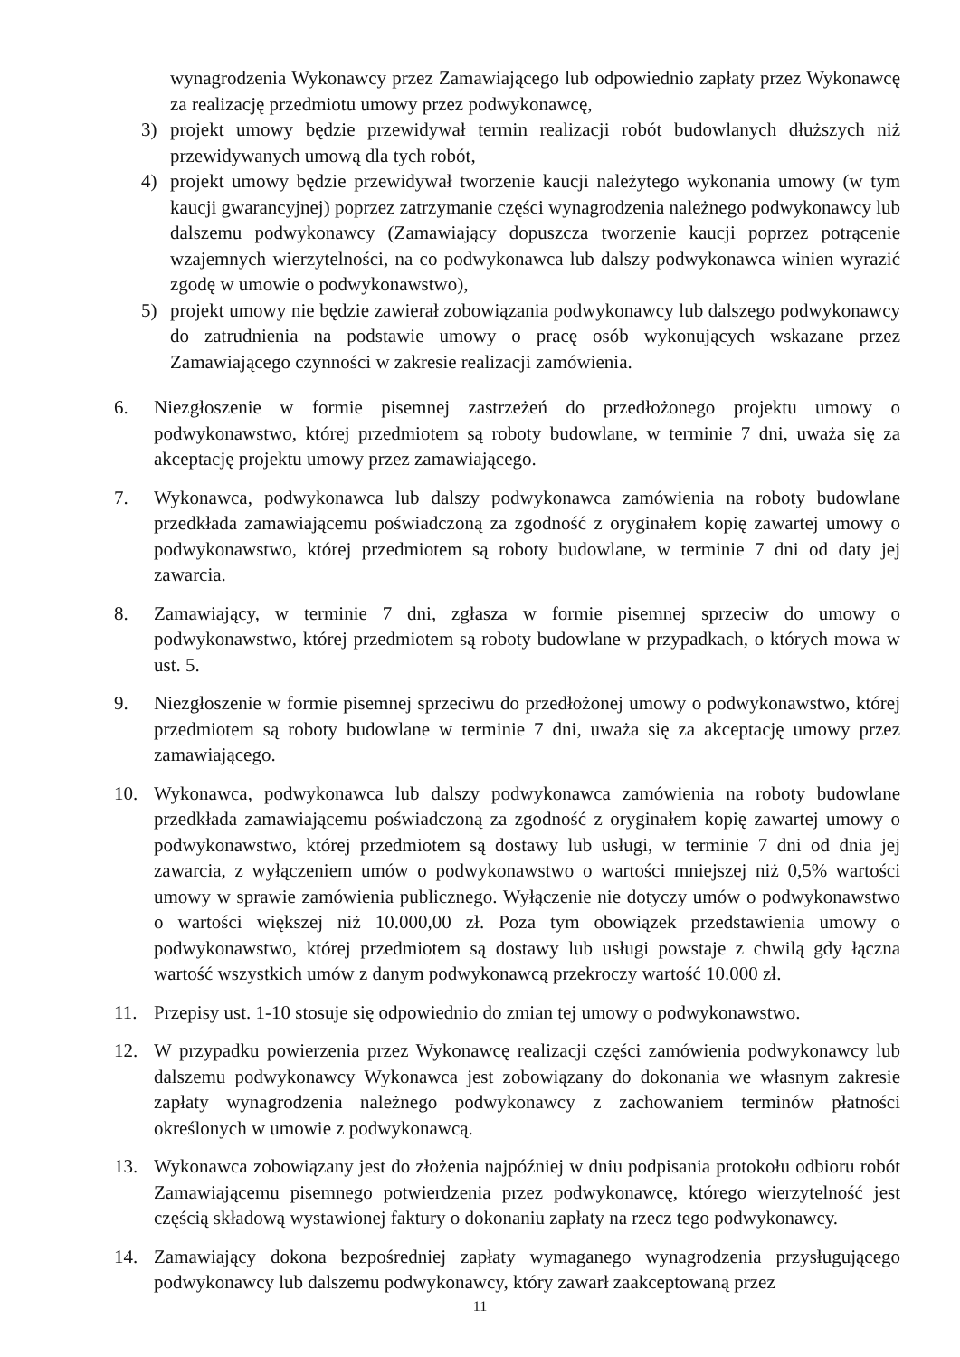wynagrodzenia Wykonawcy przez Zamawiającego lub odpowiednio zapłaty przez Wykonawcę za realizację przedmiotu umowy przez podwykonawcę,
3) projekt umowy będzie przewidywał termin realizacji robót budowlanych dłuższych niż przewidywanych umową dla tych robót,
4) projekt umowy będzie przewidywał tworzenie kaucji należytego wykonania umowy (w tym kaucji gwarancyjnej) poprzez zatrzymanie części wynagrodzenia należnego podwykonawcy lub dalszemu podwykonawcy (Zamawiający dopuszcza tworzenie kaucji poprzez potrącenie wzajemnych wierzytelności, na co podwykonawca lub dalszy podwykonawca winien wyrazić zgodę w umowie o podwykonawstwo),
5) projekt umowy nie będzie zawierał zobowiązania podwykonawcy lub dalszego podwykonawcy do zatrudnienia na podstawie umowy o pracę osób wykonujących wskazane przez Zamawiającego czynności w zakresie realizacji zamówienia.
6. Niezgłoszenie w formie pisemnej zastrzeżeń do przedłożonego projektu umowy o podwykonawstwo, której przedmiotem są roboty budowlane, w terminie 7 dni, uważa się za akceptację projektu umowy przez zamawiającego.
7. Wykonawca, podwykonawca lub dalszy podwykonawca zamówienia na roboty budowlane przedkłada zamawiającemu poświadczoną za zgodność z oryginałem kopię zawartej umowy o podwykonawstwo, której przedmiotem są roboty budowlane, w terminie 7 dni od daty jej zawarcia.
8. Zamawiający, w terminie 7 dni, zgłasza w formie pisemnej sprzeciw do umowy o podwykonawstwo, której przedmiotem są roboty budowlane w przypadkach, o których mowa w ust. 5.
9. Niezgłoszenie w formie pisemnej sprzeciwu do przedłożonej umowy o podwykonawstwo, której przedmiotem są roboty budowlane w terminie 7 dni, uważa się za akceptację umowy przez zamawiającego.
10. Wykonawca, podwykonawca lub dalszy podwykonawca zamówienia na roboty budowlane przedkłada zamawiającemu poświadczoną za zgodność z oryginałem kopię zawartej umowy o podwykonawstwo, której przedmiotem są dostawy lub usługi, w terminie 7 dni od dnia jej zawarcia, z wyłączeniem umów o podwykonawstwo o wartości mniejszej niż 0,5% wartości umowy w sprawie zamówienia publicznego. Wyłączenie nie dotyczy umów o podwykonawstwo o wartości większej niż 10.000,00 zł. Poza tym obowiązek przedstawienia umowy o podwykonawstwo, której przedmiotem są dostawy lub usługi powstaje z chwilą gdy łączna wartość wszystkich umów z danym podwykonawcą przekroczy wartość 10.000 zł.
11. Przepisy ust. 1-10 stosuje się odpowiednio do zmian tej umowy o podwykonawstwo.
12. W przypadku powierzenia przez Wykonawcę realizacji części zamówienia podwykonawcy lub dalszemu podwykonawcy Wykonawca jest zobowiązany do dokonania we własnym zakresie zapłaty wynagrodzenia należnego podwykonawcy z zachowaniem terminów płatności określonych w umowie z podwykonawcą.
13. Wykonawca zobowiązany jest do złożenia najpóźniej w dniu podpisania protokołu odbioru robót Zamawiającemu pisemnego potwierdzenia przez podwykonawcę, którego wierzytelność jest częścią składową wystawionej faktury o dokonaniu zapłaty na rzecz tego podwykonawcy.
14. Zamawiający dokona bezpośredniej zapłaty wymaganego wynagrodzenia przysługującego podwykonawcy lub dalszemu podwykonawcy, który zawarł zaakceptowaną przez
11